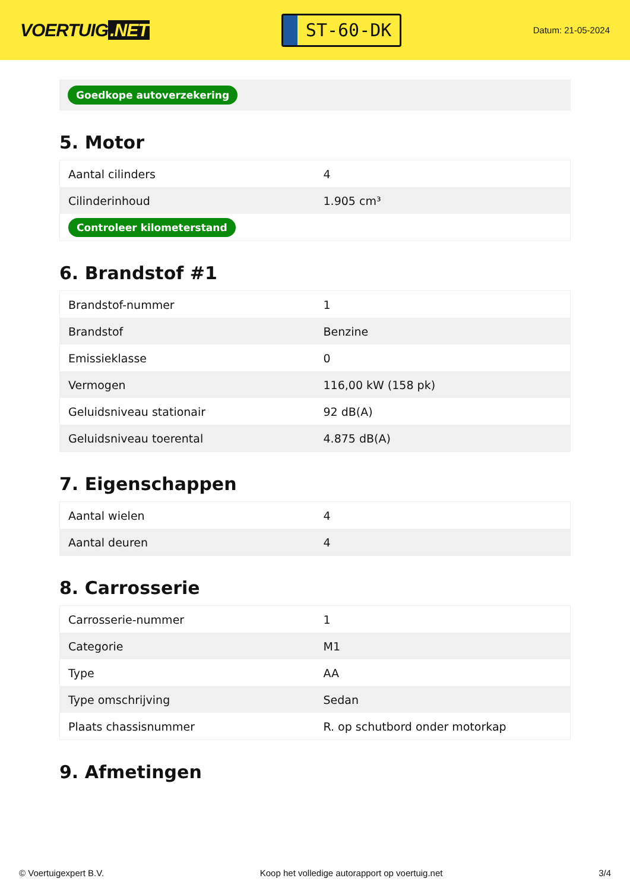VOERTUIG.NET
ST-60-DK
Datum: 21-05-2024
Goedkope autoverzekering
5. Motor
| Aantal cilinders | 4 |
| Cilinderinhoud | 1.905 cm³ |
| Controleer kilometerstand | |
6. Brandstof #1
| Brandstof-nummer | 1 |
| Brandstof | Benzine |
| Emissieklasse | 0 |
| Vermogen | 116,00 kW (158 pk) |
| Geluidsniveau stationair | 92 dB(A) |
| Geluidsniveau toerental | 4.875 dB(A) |
7. Eigenschappen
| Aantal wielen | 4 |
| Aantal deuren | 4 |
8. Carrosserie
| Carrosserie-nummer | 1 |
| Categorie | M1 |
| Type | AA |
| Type omschrijving | Sedan |
| Plaats chassisnummer | R. op schutbord onder motorkap |
9. Afmetingen
© Voertuigexpert B.V. Koop het volledige autorapport op voertuig.net 3/4